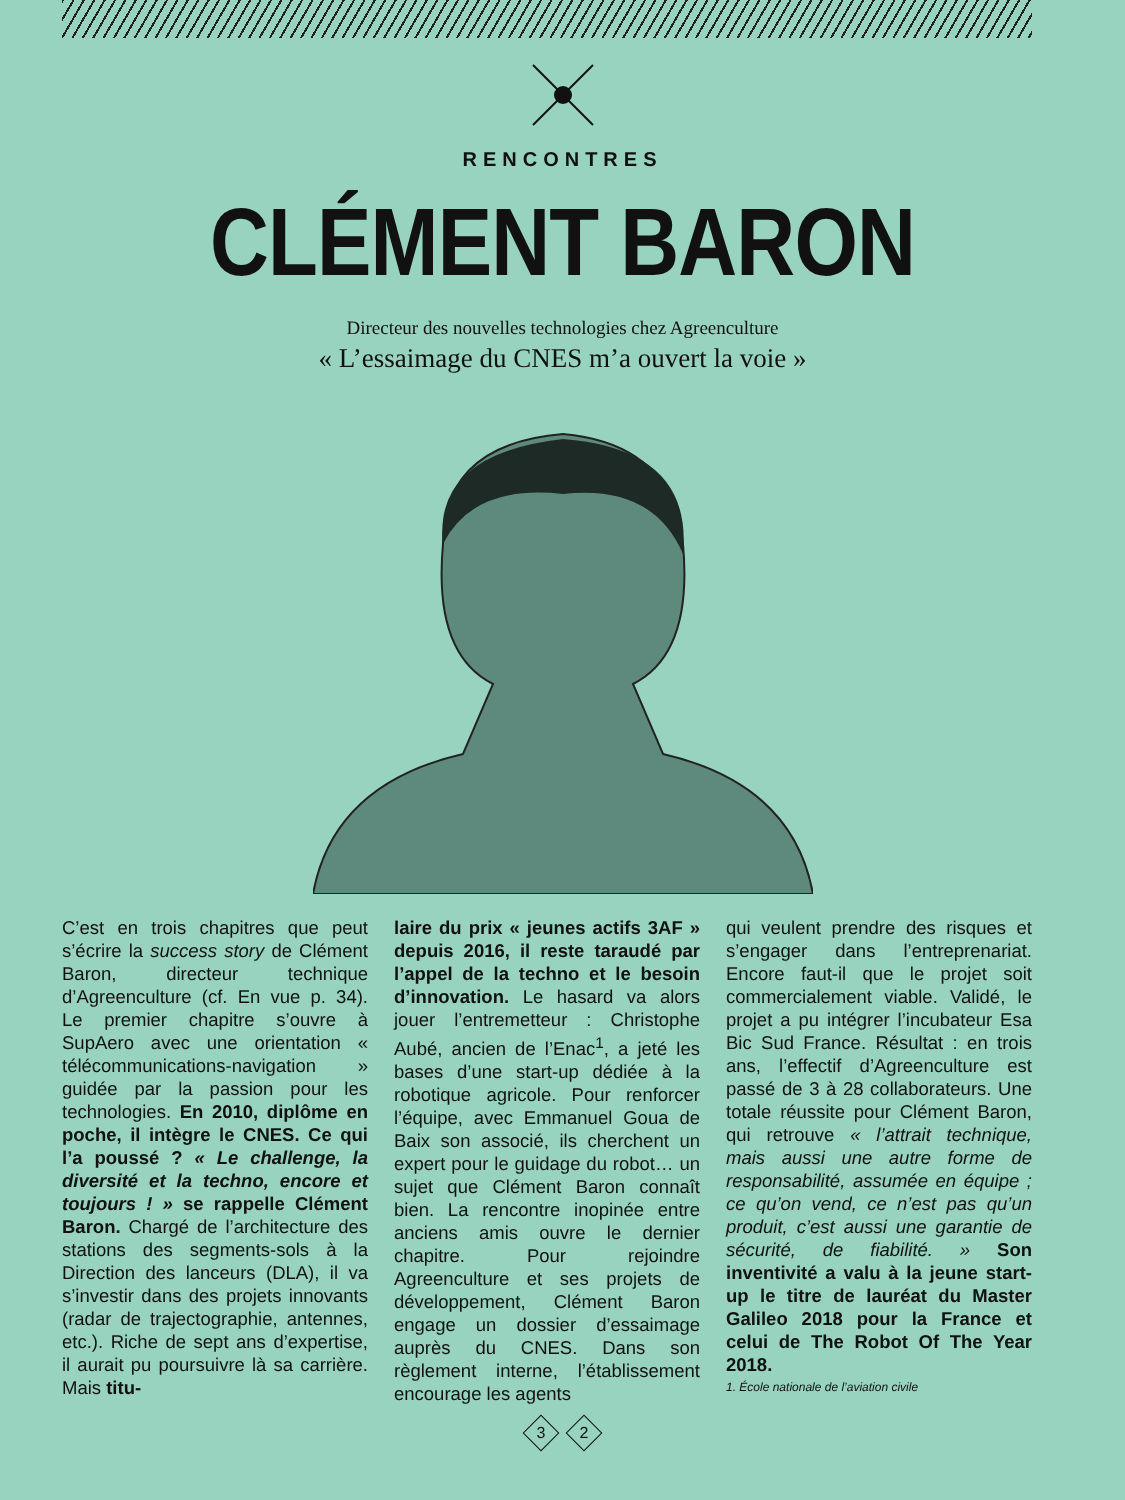RENCONTRES
CLÉMENT BARON
Directeur des nouvelles technologies chez Agreenculture
« L’essaimage du CNES m’a ouvert la voie »
C’est en trois chapitres que peut s’écrire la success story de Clément Baron, directeur technique d’Agreenculture (cf. En vue p. 34). Le premier chapitre s’ouvre à SupAero avec une orientation « télécommunications-navigation » guidée par la passion pour les technologies. En 2010, diplôme en poche, il intègre le CNES. Ce qui l’a poussé ? « Le challenge, la diversité et la techno, encore et toujours ! » se rappelle Clément Baron. Chargé de l’architecture des stations des segments-sols à la Direction des lanceurs (DLA), il va s’investir dans des projets innovants (radar de trajectographie, antennes, etc.). Riche de sept ans d’expertise, il aurait pu poursuivre là sa carrière. Mais titu-
laire du prix « jeunes actifs 3AF » depuis 2016, il reste taraudé par l’appel de la techno et le besoin d’innovation. Le hasard va alors jouer l’entremetteur : Christophe Aubé, ancien de l’Enac<sup>1</sup>, a jeté les bases d’une start-up dédiée à la robotique agricole. Pour renforcer l’équipe, avec Emmanuel Goua de Baix son associé, ils cherchent un expert pour le guidage du robot… un sujet que Clément Baron connaît bien. La rencontre inopinée entre anciens amis ouvre le dernier chapitre. Pour rejoindre Agreenculture et ses projets de développement, Clément Baron engage un dossier d’essaimage auprès du CNES. Dans son règlement interne, l’établissement encourage les agents
qui veulent prendre des risques et s’engager dans l’entreprenariat. Encore faut-il que le projet soit commercialement viable. Validé, le projet a pu intégrer l’incubateur Esa Bic Sud France. Résultat : en trois ans, l’effectif d’Agreenculture est passé de 3 à 28 collaborateurs. Une totale réussite pour Clément Baron, qui retrouve « l’attrait technique, mais aussi une autre forme de responsabilité, assumée en équipe ; ce qu’on vend, ce n’est pas qu’un produit, c’est aussi une garantie de sécurité, de fiabilité. » Son inventivité a valu à la jeune start-up le titre de lauréat du Master Galileo 2018 pour la France et celui de The Robot Of The Year 2018.
1. École nationale de l’aviation civile
3 2